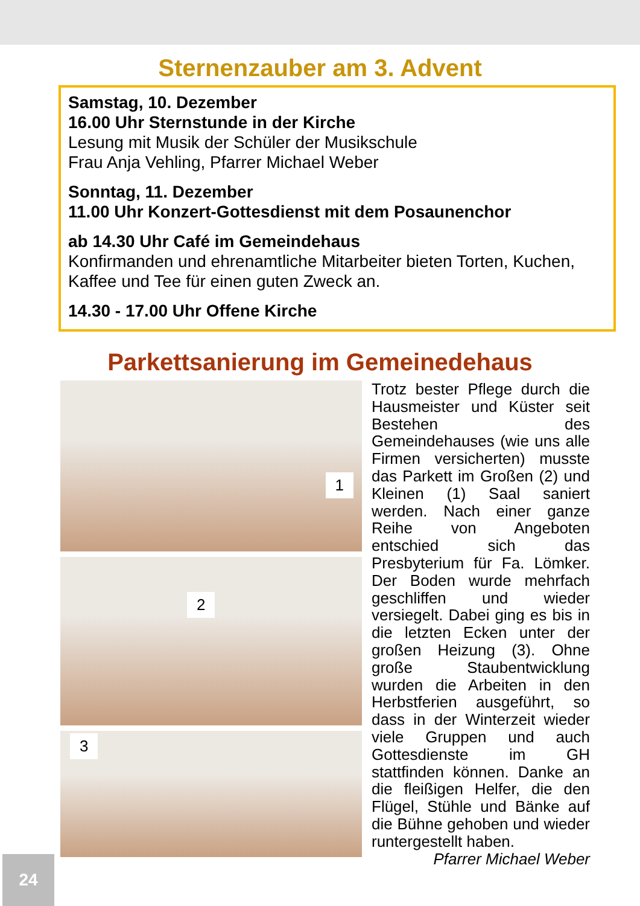Sternenzauber am 3. Advent
Samstag, 10. Dezember
16.00 Uhr Sternstunde in der Kirche
Lesung mit Musik der Schüler der Musikschule
Frau Anja Vehling, Pfarrer Michael Weber
Sonntag, 11. Dezember
11.00 Uhr Konzert-Gottesdienst mit dem Posaunenchor
ab 14.30 Uhr Café im Gemeindehaus
Konfirmanden und ehrenamtliche Mitarbeiter bieten Torten, Kuchen, Kaffee und Tee für einen guten Zweck an.
14.30 - 17.00 Uhr Offene Kirche
Parkettsanierung im Gemeinedehaus
1
2
3
Trotz bester Pflege durch die Hausmeister und Küster seit Bestehen des Gemeindehauses (wie uns alle Firmen versicherten) musste das Parkett im Großen (2) und Kleinen (1) Saal saniert werden. Nach einer ganze Reihe von Angeboten entschied sich das Presbyterium für Fa. Lömker. Der Boden wurde mehrfach geschliffen und wieder versiegelt. Dabei ging es bis in die letzten Ecken unter der großen Heizung (3). Ohne große Staubentwicklung wurden die Arbeiten in den Herbstferien ausgeführt, so dass in der Winterzeit wieder viele Gruppen und auch Gottesdienste im GH stattfinden können. Danke an die fleißigen Helfer, die den Flügel, Stühle und Bänke auf die Bühne gehoben und wieder runtergestellt haben.
Pfarrer Michael Weber
24